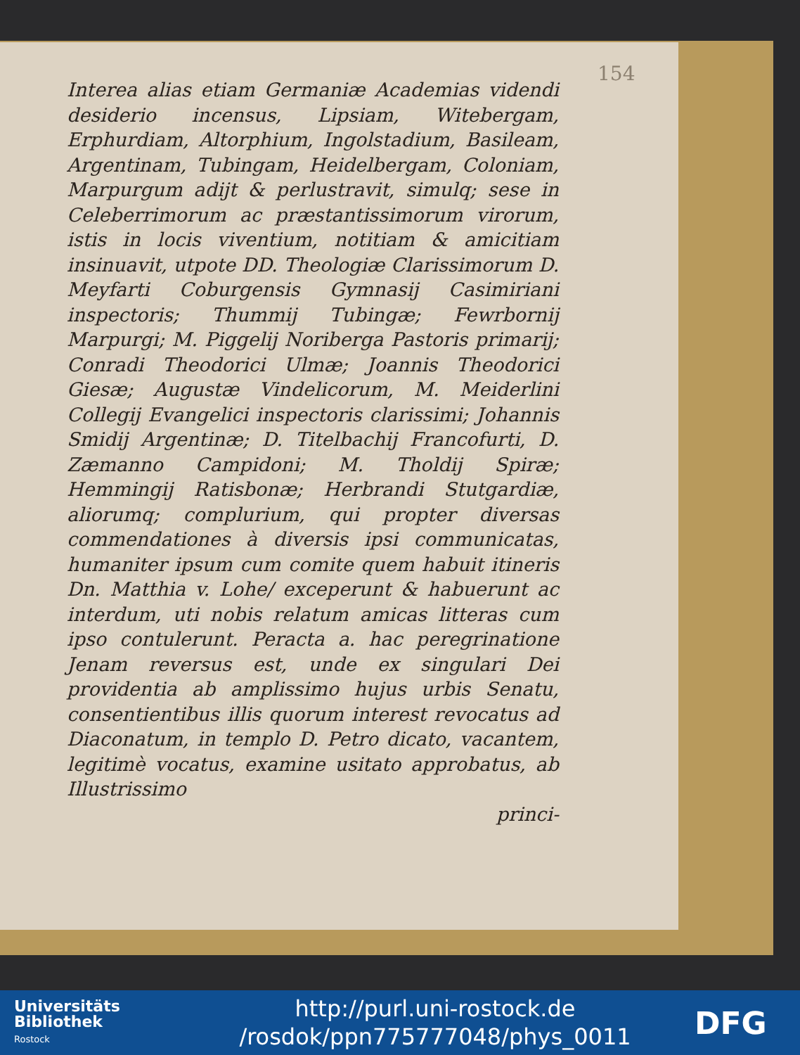154
Interea alias etiam Germaniæ Academias videndi desiderio incensus, Lipsiam, Witebergam, Erphurdiam, Altorphium, Ingolstadium, Basileam, Argentinam, Tubingam, Heidelbergam, Coloniam, Marpurgum adijt & perlustravit, simulq; sese in Celeberrimorum ac præstantissimorum virorum, istis in locis viventium, notitiam & amicitiam insinuavit, utpote DD. Theologiæ Clarissimorum D. Meyfarti Coburgensis Gymnasij Casimiriani inspectoris; Thummij Tubingæ; Fewrbornij Marpurgi; M. Piggelij Noriberga Pastoris primarij; Conradi Theodorici Ulmæ; Joannis Theodorici Giesæ; Augustæ Vindelicorum, M. Meiderlini Collegij Evangelici inspectoris clarissimi; Johannis Smidij Argentinæ; D. Titelbachij Francofurti, D. Zæmanno Campidoni; M. Tholdij Spiræ; Hemmingij Ratisbonæ; Herbrandi Stutgardiæ, aliorumq; complurium, qui propter diversas commendationes à diversis ipsi communicatas, humaniter ipsum cum comite quem habuit itineris Dn. Matthia v. Lohe/ exceperunt & habuerunt ac interdum, uti nobis relatum amicas litteras cum ipso contulerunt. Peracta a. hac peregrinatione Jenam reversus est, unde ex singulari Dei providentia ab amplissimo hujus urbis Senatu, consentientibus illis quorum interest revocatus ad Diaconatum, in templo D. Petro dicato, vacantem, legitimè vocatus, examine usitato approbatus, ab Illustrissimo
princi-
Universitäts
Bibliothek
Rostock
http://purl.uni-rostock.de
/rosdok/ppn775777048/phys_0011
DFG